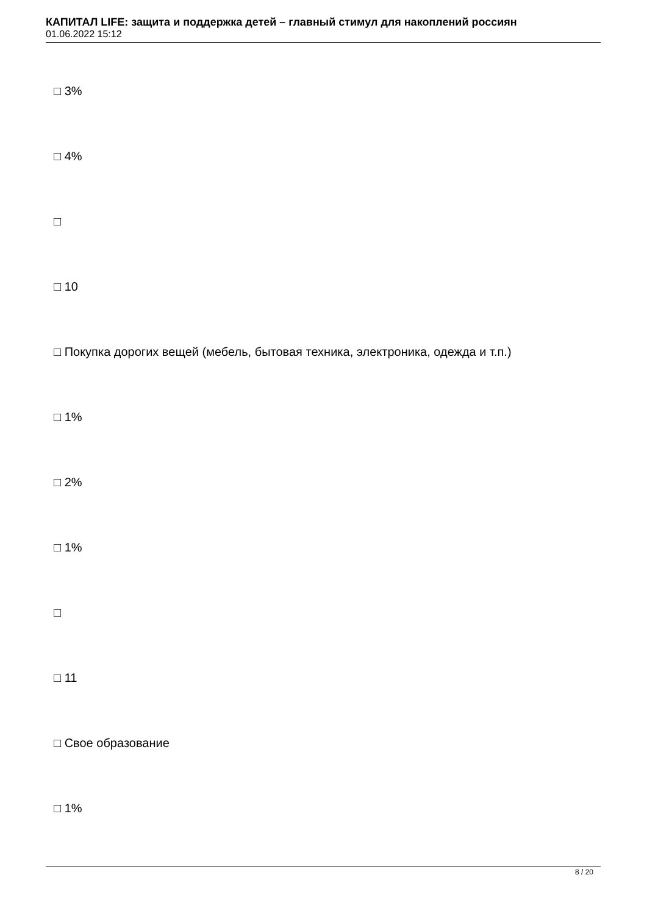КАПИТАЛ LIFE: защита и поддержка детей – главный стимул для накоплений россиян
01.06.2022 15:12
□ 3%
□ 4%
□
□ 10
□ Покупка дорогих вещей (мебель, бытовая техника, электроника, одежда и т.п.)
□ 1%
□ 2%
□ 1%
□
□ 11
□ Свое образование
□ 1%
8 / 20